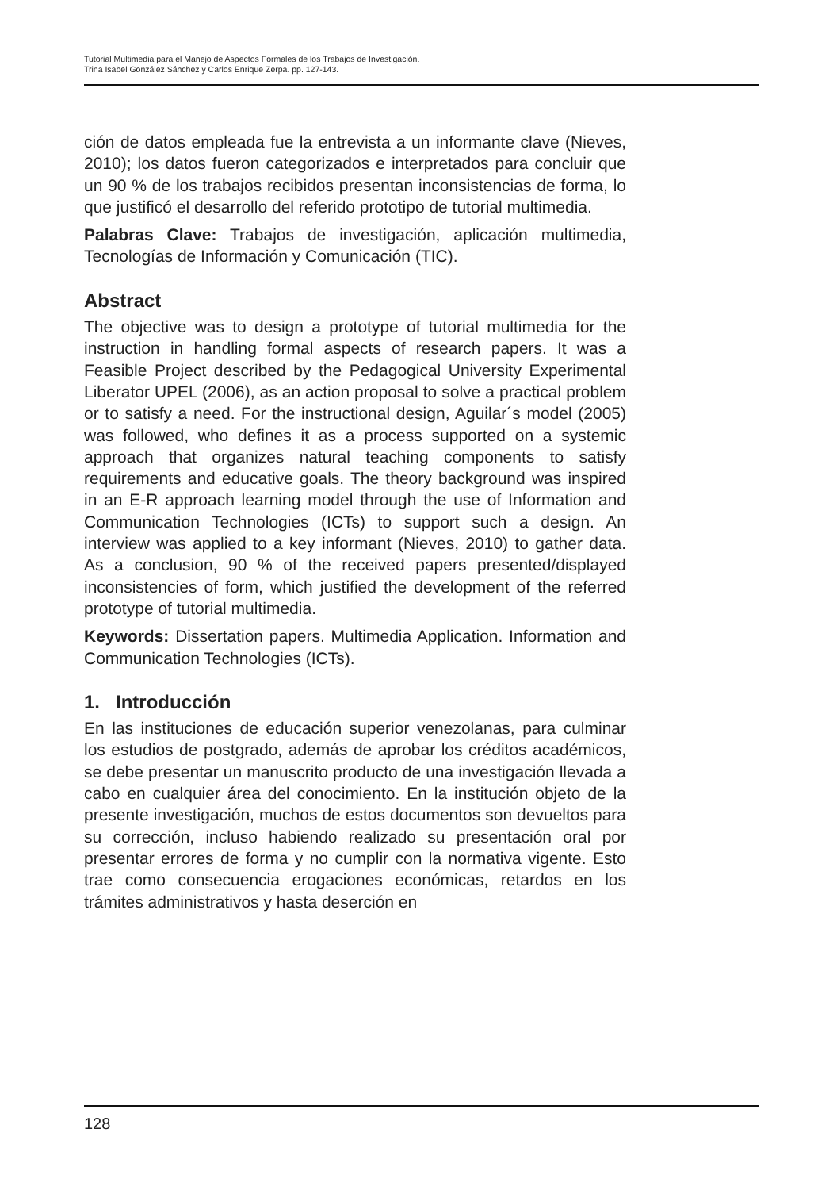Tutorial Multimedia para el Manejo de Aspectos Formales de los Trabajos de Investigación.
Trina Isabel González Sánchez y Carlos Enrique Zerpa. pp. 127-143.
ción de datos empleada fue la entrevista a un informante clave (Nieves, 2010); los datos fueron categorizados e interpretados para concluir que un 90 % de los trabajos recibidos presentan inconsistencias de forma, lo que justificó el desarrollo del referido prototipo de tutorial multimedia.
Palabras Clave: Trabajos de investigación, aplicación multimedia, Tecnologías de Información y Comunicación (TIC).
Abstract
The objective was to design a prototype of tutorial multimedia for the instruction in handling formal aspects of research papers. It was a Feasible Project described by the Pedagogical University Experimental Liberator UPEL (2006), as an action proposal to solve a practical problem or to satisfy a need. For the instructional design, Aguilar´s model (2005) was followed, who defines it as a process supported on a systemic approach that organizes natural teaching components to satisfy requirements and educative goals. The theory background was inspired in an E-R approach learning model through the use of Information and Communication Technologies (ICTs) to support such a design. An interview was applied to a key informant (Nieves, 2010) to gather data. As a conclusion, 90 % of the received papers presented/displayed inconsistencies of form, which justified the development of the referred prototype of tutorial multimedia.
Keywords: Dissertation papers. Multimedia Application. Information and Communication Technologies (ICTs).
1. Introducción
En las instituciones de educación superior venezolanas, para culminar los estudios de postgrado, además de aprobar los créditos académicos, se debe presentar un manuscrito producto de una investigación llevada a cabo en cualquier área del conocimiento. En la institución objeto de la presente investigación, muchos de estos documentos son devueltos para su corrección, incluso habiendo realizado su presentación oral por presentar errores de forma y no cumplir con la normativa vigente. Esto trae como consecuencia erogaciones económicas, retardos en los trámites administrativos y hasta deserción en
128